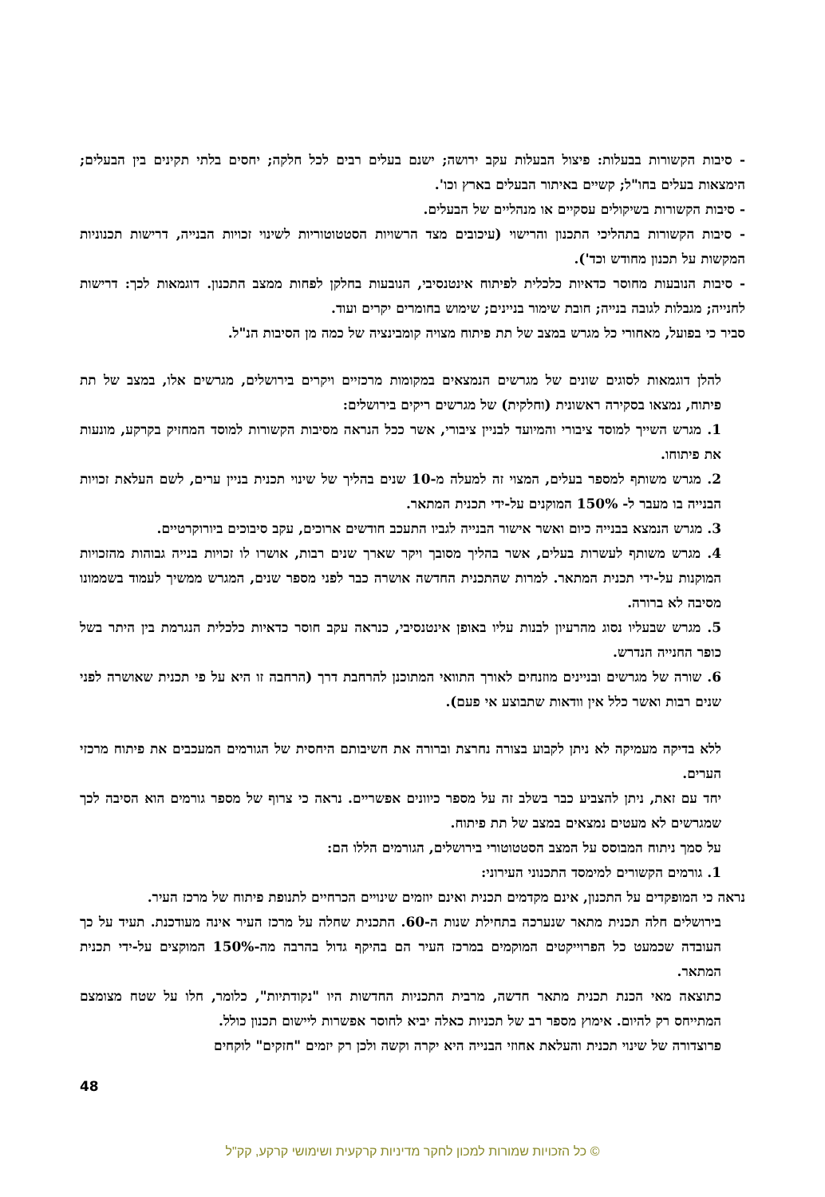- סיבות הקשורות בבעלות: פיצול הבעלות עקב ירושה; ישנם בעלים רבים לכל חלקה; יחסים בלתי תקינים בין הבעלים; הימצאות בעלים בחו"ל; קשיים באיתור הבעלים בארץ וכו'.
- סיבות הקשורות בשיקולים עסקיים או מנהליים של הבעלים.
- סיבות הקשורות בתהליכי התכנון והרישוי (עיכובים מצד הרשויות הסטטוטוריות לשינוי זכויות הבנייה, דרישות תכנוניות המקשות על תכנון מחודש וכד').
- סיבות הנובעות מחוסר כדאיות כלכלית לפיתוח אינטנסיבי, הנובעות בחלקן לפחות ממצב התכנון. דוגמאות לכך: דרישות לחנייה; מגבלות לגובה בנייה; חובת שימור בניינים; שימוש בחומרים יקרים ועוד.
סביר כי בפועל, מאחורי כל מגרש במצב של תת פיתוח מצויה קומבינציה של כמה מן הסיבות הנ"ל.
להלן דוגמאות לסוגים שונים של מגרשים הנמצאים במקומות מרכזיים ויקרים בירושלים, מגרשים אלו, במצב של תת פיתוח, נמצאו בסקירה ראשונית (וחלקית) של מגרשים ריקים בירושלים:
1. מגרש השייך למוסד ציבורי והמיועד לבניין ציבורי, אשר ככל הנראה מסיבות הקשורות למוסד המחזיק בקרקע, מונעות את פיתוחו.
2. מגרש משותף למספר בעלים, המצוי זה למעלה מ-10 שנים בהליך של שינוי תכנית בניין ערים, לשם העלאת זכויות הבנייה בו מעבר ל- 150% המוקנים על-ידי תכנית המתאר.
3. מגרש הנמצא בבנייה כיום ואשר אישור הבנייה לגביו התעכב חודשים ארוכים, עקב סיבוכים ביורוקרטיים.
4. מגרש משותף לעשרות בעלים, אשר בהליך מסובך ויקר שארך שנים רבות, אושרו לו זכויות בנייה גבוהות מהזכויות המוקנות על-ידי תכנית המתאר. למרות שהתכנית החדשה אושרה כבר לפני מספר שנים, המגרש ממשיך לעמוד בשממונו מסיבה לא ברורה.
5. מגרש שבעליו נסוג מהרעיון לבנות עליו באופן אינטנסיבי, כנראה עקב חוסר כדאיות כלכלית הנגרמת בין היתר בשל כופר החנייה הנדרש.
6. שורה של מגרשים ובניינים מוזנחים לאורך התוואי המתוכנן להרחבת דרך (הרחבה זו היא על פי תכנית שאושרה לפני שנים רבות ואשר כלל אין וודאות שתבוצע אי פעם).
ללא בדיקה מעמיקה לא ניתן לקבוע בצורה נחרצת וברורה את חשיבותם היחסית של הגורמים המעכבים את פיתוח מרכזי הערים.
יחד עם זאת, ניתן להצביע כבר בשלב זה על מספר כיוונים אפשריים. נראה כי צרוף של מספר גורמים הוא הסיבה לכך שמגרשים לא מעטים נמצאים במצב של תת פיתוח.
על סמך ניתוח המבוסס על המצב הסטטוטורי בירושלים, הגורמים הללו הם:
1. גורמים הקשורים למימסד התכנוני העירוני:
נראה כי המופקדים על התכנון, אינם מקדמים תכנית ואינם יוזמים שינויים הכרחיים לתנופת פיתוח של מרכז העיר.
בירושלים חלה תכנית מתאר שנערכה בתחילת שנות ה-60. התכנית שחלה על מרכז העיר אינה מעודכנת. תעיד על כך העובדה שכמעט כל הפרוייקטים המוקמים במרכז העיר הם בהיקף גדול בהרבה מה-150% המוקצים על-ידי תכנית המתאר.
כתוצאה מאי הכנת תכנית מתאר חדשה, מרבית התכניות החדשות היו "נקודתיות", כלומר, חלו על שטח מצומצם המתייחס רק להיום. אימוץ מספר רב של תכניות כאלה יביא לחוסר אפשרות ליישום תכנון כולל.
פרוצדורה של שינוי תכנית והעלאת אחוזי הבנייה היא יקרה וקשה ולכן רק יזמים "חזקים" לוקחים
48
© כל הזכויות שמורות למכון לחקר מדיניות קרקעית ושימושי קרקע, קק"ל